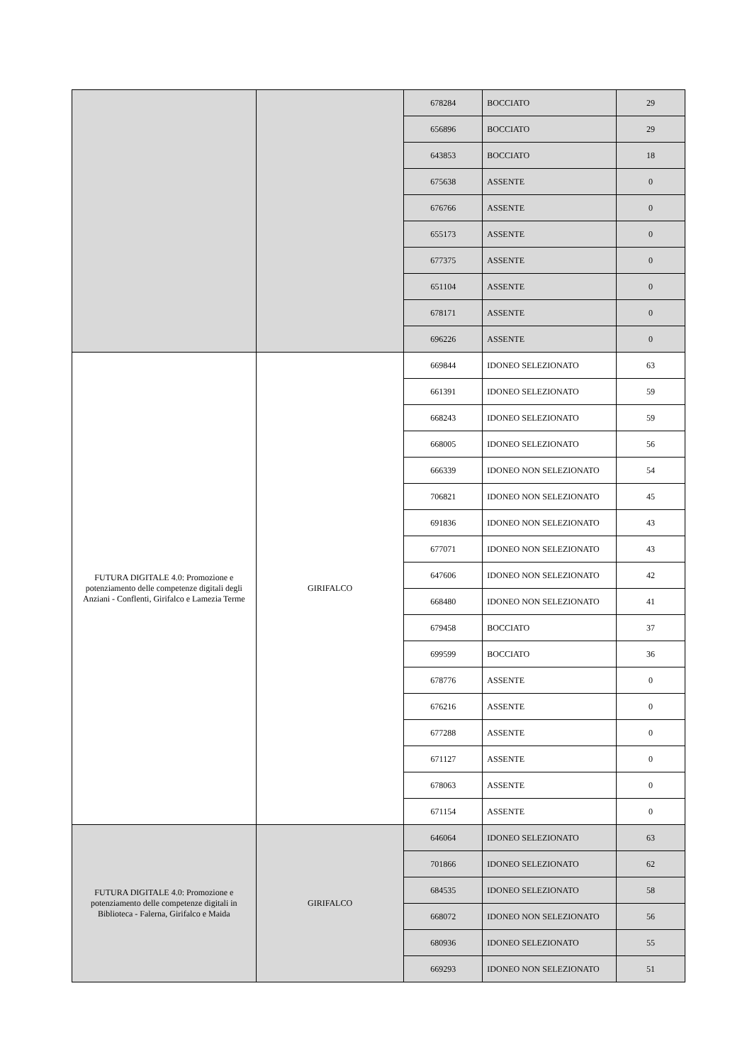| | | 678284 | BOCCIATO | 29 |
| | | 656896 | BOCCIATO | 29 |
| | | 643853 | BOCCIATO | 18 |
| | | 675638 | ASSENTE | 0 |
| | | 676766 | ASSENTE | 0 |
| | | 655173 | ASSENTE | 0 |
| | | 677375 | ASSENTE | 0 |
| | | 651104 | ASSENTE | 0 |
| | | 678171 | ASSENTE | 0 |
| | | 696226 | ASSENTE | 0 |
| FUTURA DIGITALE 4.0: Promozione e potenziamento delle competenze digitali degli Anziani - Conflenti, Girifalco e Lamezia Terme | GIRIFALCO | 669844 | IDONEO SELEZIONATO | 63 |
| | | 661391 | IDONEO SELEZIONATO | 59 |
| | | 668243 | IDONEO SELEZIONATO | 59 |
| | | 668005 | IDONEO SELEZIONATO | 56 |
| | | 666339 | IDONEO NON SELEZIONATO | 54 |
| | | 706821 | IDONEO NON SELEZIONATO | 45 |
| | | 691836 | IDONEO NON SELEZIONATO | 43 |
| | | 677071 | IDONEO NON SELEZIONATO | 43 |
| | | 647606 | IDONEO NON SELEZIONATO | 42 |
| | | 668480 | IDONEO NON SELEZIONATO | 41 |
| | | 679458 | BOCCIATO | 37 |
| | | 699599 | BOCCIATO | 36 |
| | | 678776 | ASSENTE | 0 |
| | | 676216 | ASSENTE | 0 |
| | | 677288 | ASSENTE | 0 |
| | | 671127 | ASSENTE | 0 |
| | | 678063 | ASSENTE | 0 |
| | | 671154 | ASSENTE | 0 |
| FUTURA DIGITALE 4.0: Promozione e potenziamento delle competenze digitali in Biblioteca - Falerna, Girifalco e Maida | GIRIFALCO | 646064 | IDONEO SELEZIONATO | 63 |
| | | 701866 | IDONEO SELEZIONATO | 62 |
| | | 684535 | IDONEO SELEZIONATO | 58 |
| | | 668072 | IDONEO NON SELEZIONATO | 56 |
| | | 680936 | IDONEO SELEZIONATO | 55 |
| | | 669293 | IDONEO NON SELEZIONATO | 51 |